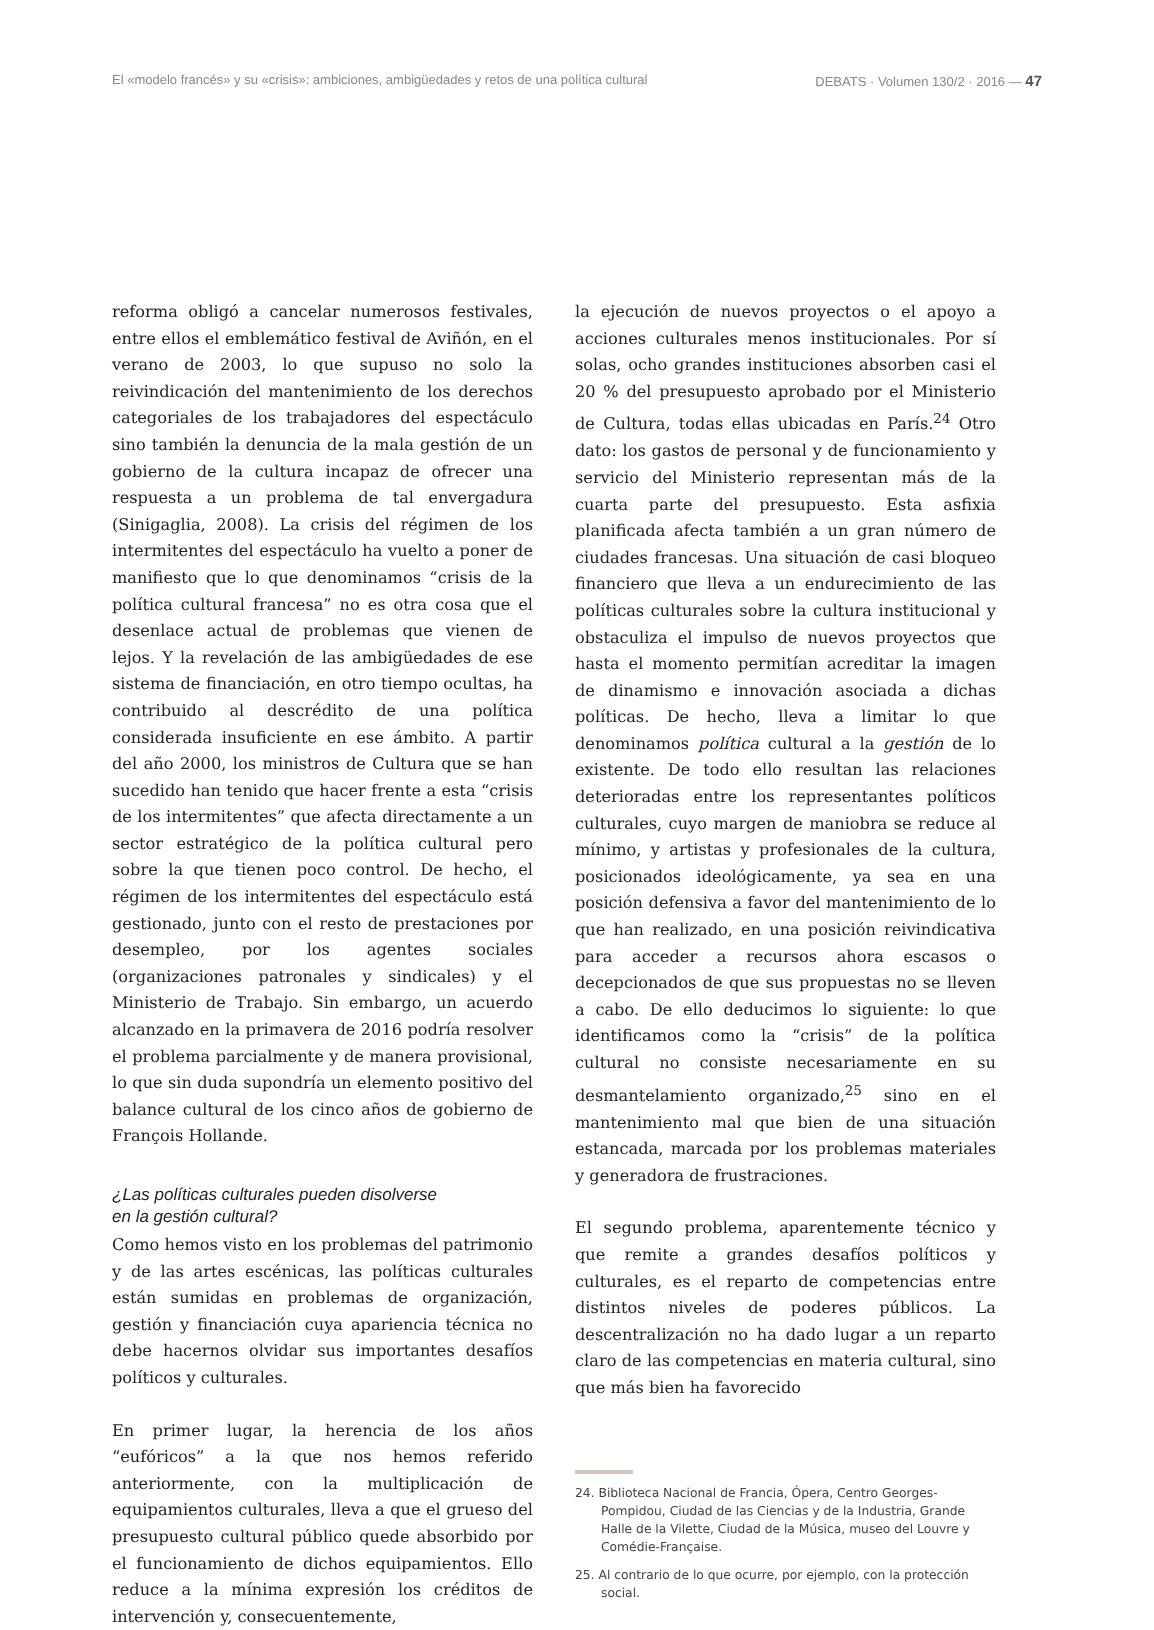El «modelo francés» y su «crisis»: ambiciones, ambigüedades y retos de una política cultural DEBATS · Volumen 130/2 · 2016 — 47
reforma obligó a cancelar numerosos festivales, entre ellos el emblemático festival de Aviñón, en el verano de 2003, lo que supuso no solo la reivindicación del mantenimiento de los derechos categoriales de los trabajadores del espectáculo sino también la denuncia de la mala gestión de un gobierno de la cultura incapaz de ofrecer una respuesta a un problema de tal envergadura (Sinigaglia, 2008). La crisis del régimen de los intermitentes del espectáculo ha vuelto a poner de manifiesto que lo que denominamos “crisis de la política cultural francesa” no es otra cosa que el desenlace actual de problemas que vienen de lejos. Y la revelación de las ambigüedades de ese sistema de financiación, en otro tiempo ocultas, ha contribuido al descrédito de una política considerada insuficiente en ese ámbito. A partir del año 2000, los ministros de Cultura que se han sucedido han tenido que hacer frente a esta “crisis de los intermitentes” que afecta directamente a un sector estratégico de la política cultural pero sobre la que tienen poco control. De hecho, el régimen de los intermitentes del espectáculo está gestionado, junto con el resto de prestaciones por desempleo, por los agentes sociales (organizaciones patronales y sindicales) y el Ministerio de Trabajo. Sin embargo, un acuerdo alcanzado en la primavera de 2016 podría resolver el problema parcialmente y de manera provisional, lo que sin duda supondría un elemento positivo del balance cultural de los cinco años de gobierno de François Hollande.
¿Las políticas culturales pueden disolverse
en la gestión cultural?
Como hemos visto en los problemas del patrimonio y de las artes escénicas, las políticas culturales están sumidas en problemas de organización, gestión y financiación cuya apariencia técnica no debe hacernos olvidar sus importantes desafíos políticos y culturales.
En primer lugar, la herencia de los años “eufóricos” a la que nos hemos referido anteriormente, con la multiplicación de equipamientos culturales, lleva a que el grueso del presupuesto cultural público quede absorbido por el funcionamiento de dichos equipamientos. Ello reduce a la mínima expresión los créditos de intervención y, consecuentemente,
la ejecución de nuevos proyectos o el apoyo a acciones culturales menos institucionales. Por sí solas, ocho grandes instituciones absorben casi el 20 % del presupuesto aprobado por el Ministerio de Cultura, todas ellas ubicadas en París.<sup>24</sup> Otro dato: los gastos de personal y de funcionamiento y servicio del Ministerio representan más de la cuarta parte del presupuesto. Esta asfixia planificada afecta también a un gran número de ciudades francesas. Una situación de casi bloqueo financiero que lleva a un endurecimiento de las políticas culturales sobre la cultura institucional y obstaculiza el impulso de nuevos proyectos que hasta el momento permitían acreditar la imagen de dinamismo e innovación asociada a dichas políticas. De hecho, lleva a limitar lo que denominamos política cultural a la gestión de lo existente. De todo ello resultan las relaciones deterioradas entre los representantes políticos culturales, cuyo margen de maniobra se reduce al mínimo, y artistas y profesionales de la cultura, posicionados ideológicamente, ya sea en una posición defensiva a favor del mantenimiento de lo que han realizado, en una posición reivindicativa para acceder a recursos ahora escasos o decepcionados de que sus propuestas no se lleven a cabo. De ello deducimos lo siguiente: lo que identificamos como la “crisis” de la política cultural no consiste necesariamente en su desmantelamiento organizado,<sup>25</sup> sino en el mantenimiento mal que bien de una situación estancada, marcada por los problemas materiales y generadora de frustraciones.
El segundo problema, aparentemente técnico y que remite a grandes desafíos políticos y culturales, es el reparto de competencias entre distintos niveles de poderes públicos. La descentralización no ha dado lugar a un reparto claro de las competencias en materia cultural, sino que más bien ha favorecido
24. Biblioteca Nacional de Francia, Ópera, Centro Georges-Pompidou, Ciudad de las Ciencias y de la Industria, Grande Halle de la Vilette, Ciudad de la Música, museo del Louvre y Comédie-Française.
25. Al contrario de lo que ocurre, por ejemplo, con la protección social.